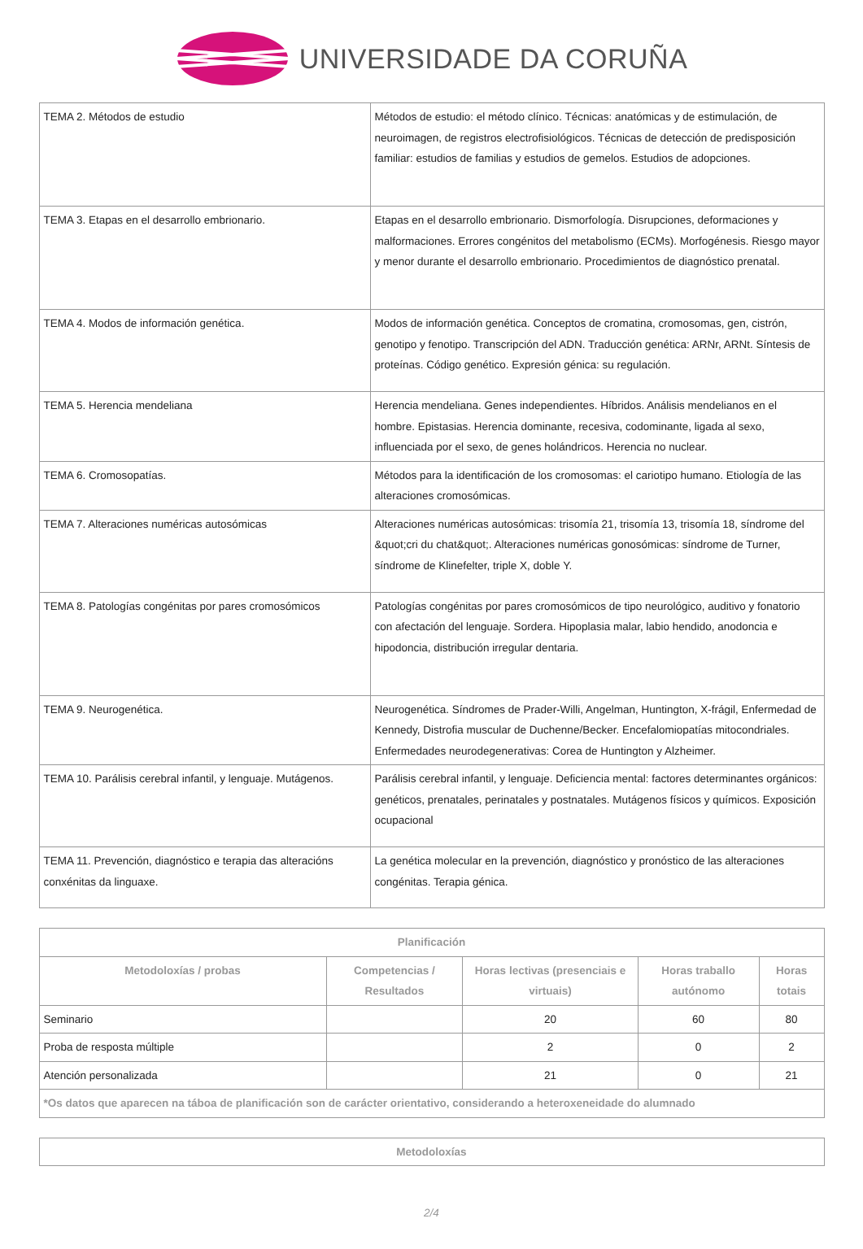UNIVERSIDADE DA CORUÑA
| TEMA 2. Métodos de estudio | Métodos de estudio: el método clínico. Técnicas: anatómicas y de estimulación, de neuroimagen, de registros electrofisiológicos. Técnicas de detección de predisposición familiar: estudios de familias y estudios de gemelos. Estudios de adopciones. |
| TEMA 3. Etapas en el desarrollo embrionario. | Etapas en el desarrollo embrionario. Dismorfología. Disrupciones, deformaciones y malformaciones. Errores congénitos del metabolismo (ECMs). Morfogénesis. Riesgo mayor y menor durante el desarrollo embrionario. Procedimientos de diagnóstico prenatal. |
| TEMA 4. Modos de información genética. | Modos de información genética. Conceptos de cromatina, cromosomas, gen, cistrón, genotipo y fenotipo. Transcripción del ADN. Traducción genética: ARNr, ARNt. Síntesis de proteínas. Código genético. Expresión génica: su regulación. |
| TEMA 5. Herencia mendeliana | Herencia mendeliana. Genes independientes. Híbridos. Análisis mendelianos en el hombre. Epistasias. Herencia dominante, recesiva, codominante, ligada al sexo, influenciada por el sexo, de genes holándricos. Herencia no nuclear. |
| TEMA 6. Cromosopatías. | Métodos para la identificación de los cromosomas: el cariotipo humano. Etiología de las alteraciones cromosómicas. |
| TEMA 7. Alteraciones numéricas autosómicas | Alteraciones numéricas autosómicas: trisomía 21, trisomía 13, trisomía 18, síndrome del &quot;cri du chat&quot;. Alteraciones numéricas gonosómicas: síndrome de Turner, síndrome de Klinefelter, triple X, doble Y. |
| TEMA 8. Patologías congénitas por pares cromosómicos | Patologías congénitas por pares cromosómicos de tipo neurológico, auditivo y fonatorio con afectación del lenguaje. Sordera. Hipoplasia malar, labio hendido, anodoncia e hipodoncia, distribución irregular dentaria. |
| TEMA 9. Neurogenética. | Neurogenética. Síndromes de Prader-Willi, Angelman, Huntington, X-frágil, Enfermedad de Kennedy, Distrofia muscular de Duchenne/Becker. Encefalomiopatías mitocondriales. Enfermedades neurodegenerativas: Corea de Huntington y Alzheimer. |
| TEMA 10. Parálisis cerebral infantil, y lenguaje. Mutágenos. | Parálisis cerebral infantil, y lenguaje. Deficiencia mental: factores determinantes orgánicos: genéticos, prenatales, perinatales y postnatales. Mutágenos físicos y químicos. Exposición ocupacional |
| TEMA 11. Prevención, diagnóstico e terapia das alteracións conxénitas da linguaxe. | La genética molecular en la prevención, diagnóstico y pronóstico de las alteraciones congénitas. Terapia génica. |
| Planificación | | | | |
| --- | --- | --- | --- | --- |
| Metodoloxías / probas | Competencias / Resultados | Horas lectivas (presenciais e virtuais) | Horas traballo autónomo | Horas totais |
| Seminario | | 20 | 60 | 80 |
| Proba de resposta múltiple | | 2 | 0 | 2 |
| Atención personalizada | | 21 | 0 | 21 |
| *Os datos que aparecen na táboa de planificación son de carácter orientativo, considerando a heteroxeneidade do alumnado | | | | |
| Metodoloxías |
| --- |
2/4